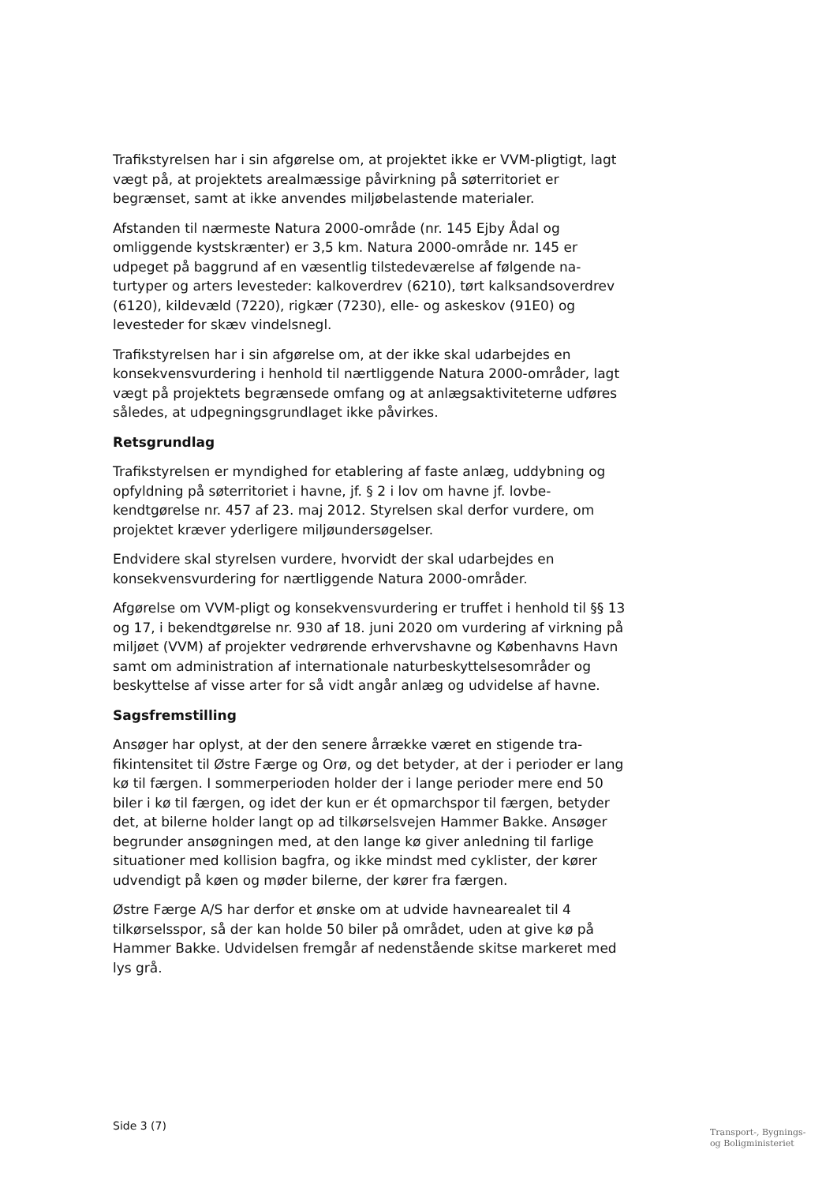Trafikstyrelsen har i sin afgørelse om, at projektet ikke er VVM-plig­tigt, lagt vægt på, at projektets arealmæssige påvirkning på søterrito­riet er begrænset, samt at ikke anvendes miljøbelastende materialer.
Afstanden til nærmeste Natura 2000-område (nr. 145 Ejby Ådal og omliggende kystskrænter) er 3,5 km. Natura 2000-område nr. 145 er udpeget på baggrund af en væsentlig tilstedeværelse af følgende na­turtyper og arters levesteder: kalkoverdrev (6210), tørt kalksands­overdrev (6120), kildevæld (7220), rigkær (7230), elle- og askeskov (91E0) og levesteder for skæv vindelsnegl.
Trafikstyrelsen har i sin afgørelse om, at der ikke skal udarbejdes en konsekvensvurdering i henhold til nærtliggende Natura 2000-områder, lagt vægt på projektets begrænsede omfang og at anlægsaktivite­terne udføres således, at udpegningsgrundlaget ikke påvirkes.
Retsgrundlag
Trafikstyrelsen er myndighed for etablering af faste anlæg, uddybning og opfyldning på søterritoriet i havne, jf. § 2 i lov om havne jf. lovbe­kendtgørelse nr. 457 af 23. maj 2012. Styrelsen skal derfor vurdere, om projektet kræver yderligere miljøundersøgelser.
Endvidere skal styrelsen vurdere, hvorvidt der skal udarbejdes en konsekvensvurdering for nærtliggende Natura 2000-områder.
Afgørelse om VVM-pligt og konsekvensvurdering er truffet i henhold til §§ 13 og 17, i bekendtgørelse nr. 930 af 18. juni 2020 om vurdering af virkning på miljøet (VVM) af projekter vedrørende erhvervshavne og Københavns Havn samt om administration af internationale natur­beskyttelsesområder og beskyttelse af visse arter for så vidt angår anlæg og udvidelse af havne.
Sagsfremstilling
Ansøger har oplyst, at der den senere årrække været en stigende tra­fikintensitet til Østre Færge og Orø, og det betyder, at der i perioder er lang kø til færgen. I sommerperioden holder der i lange perioder mere end 50 biler i kø til færgen, og idet der kun er ét opmarchspor til færgen, betyder det, at bilerne holder langt op ad tilkørselsvejen Hammer Bakke. Ansøger begrunder ansøgningen med, at den lange kø giver anledning til farlige situationer med kollision bagfra, og ikke mindst med cyklister, der kører udvendigt på køen og møder bilerne, der kører fra færgen.
Østre Færge A/S har derfor et ønske om at udvide havnearealet til 4 tilkørselsspor, så der kan holde 50 biler på området, uden at give kø på Hammer Bakke. Udvidelsen fremgår af nedenstående skitse mar­keret med lys grå.
Side 3 (7)
Transport-, Bygnings-
og Boligministeriet